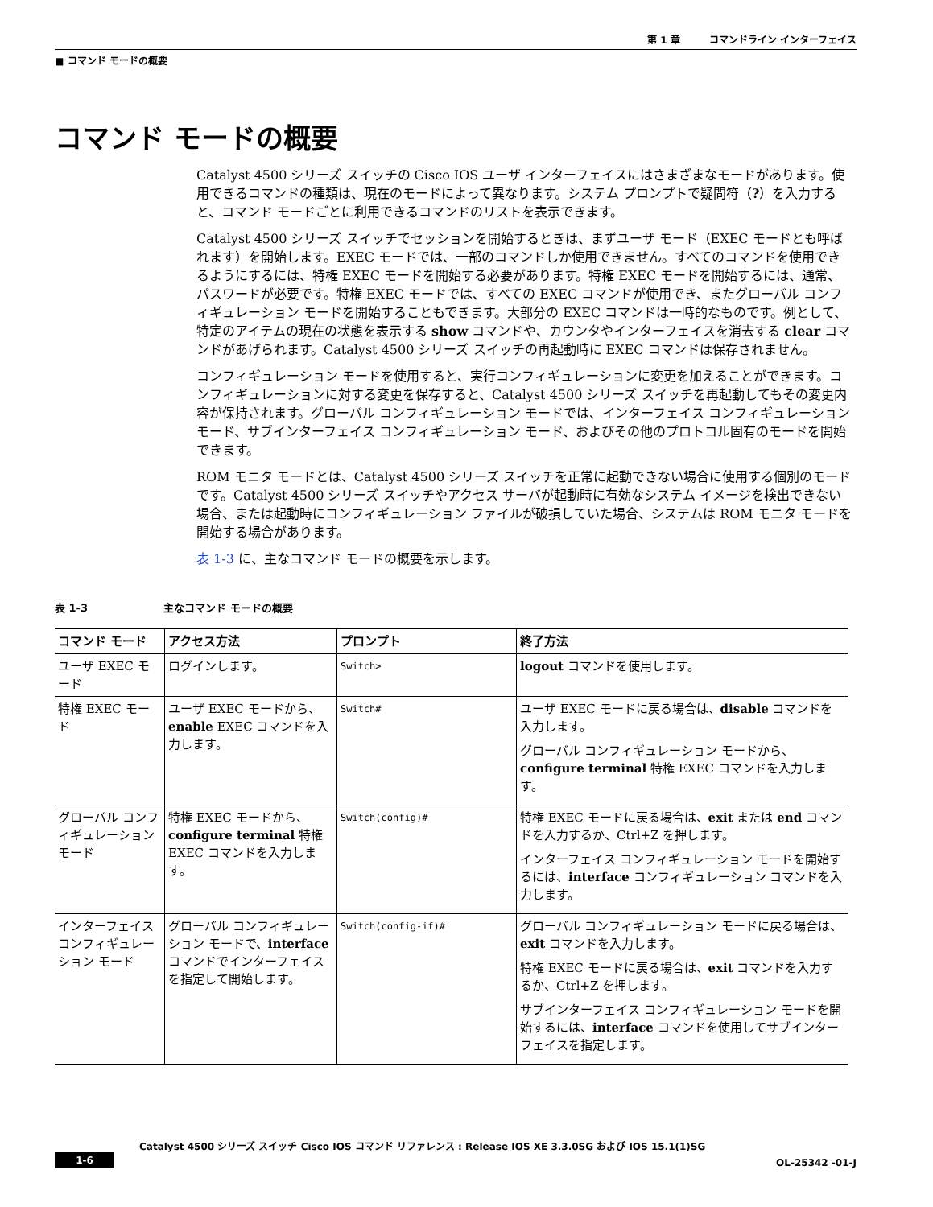第 1 章　　　コマンドライン インターフェイス
■ コマンド モードの概要
コマンド モードの概要
Catalyst 4500 シリーズ スイッチの Cisco IOS ユーザ インターフェイスにはさまざまなモードがあります。使用できるコマンドの種類は、現在のモードによって異なります。システム プロンプトで疑問符（?）を入力すると、コマンド モードごとに利用できるコマンドのリストを表示できます。
Catalyst 4500 シリーズ スイッチでセッションを開始するときは、まずユーザ モード（EXEC モードとも呼ばれます）を開始します。EXEC モードでは、一部のコマンドしか使用できません。すべてのコマンドを使用できるようにするには、特権 EXEC モードを開始する必要があります。特権 EXEC モードを開始するには、通常、パスワードが必要です。特権 EXEC モードでは、すべての EXEC コマンドが使用でき、またグローバル コンフィギュレーション モードを開始することもできます。大部分の EXEC コマンドは一時的なものです。例として、特定のアイテムの現在の状態を表示する show コマンドや、カウンタやインターフェイスを消去する clear コマンドがあげられます。Catalyst 4500 シリーズ スイッチの再起動時に EXEC コマンドは保存されません。
コンフィギュレーション モードを使用すると、実行コンフィギュレーションに変更を加えることができます。コンフィギュレーションに対する変更を保存すると、Catalyst 4500 シリーズ スイッチを再起動してもその変更内容が保持されます。グローバル コンフィギュレーション モードでは、インターフェイス コンフィギュレーション モード、サブインターフェイス コンフィギュレーション モード、およびその他のプロトコル固有のモードを開始できます。
ROM モニタ モードとは、Catalyst 4500 シリーズ スイッチを正常に起動できない場合に使用する個別のモードです。Catalyst 4500 シリーズ スイッチやアクセス サーバが起動時に有効なシステム イメージを検出できない場合、または起動時にコンフィギュレーション ファイルが破損していた場合、システムは ROM モニタ モードを開始する場合があります。
表 1-3 に、主なコマンド モードの概要を示します。
表 1-3 主なコマンド モードの概要
| コマンド モード | アクセス方法 | プロンプト | 終了方法 |
| --- | --- | --- | --- |
| ユーザ EXEC モード | ログインします。 | Switch> | logout コマンドを使用します。 |
| 特権 EXEC モード | ユーザ EXEC モードから、 enable EXEC コマンドを入力します。 | Switch# | ユーザ EXEC モードに戻る場合は、 disable コマンドを入力します。 グローバル コンフィギュレーション モードから、 configure terminal 特権 EXEC コマンドを入力します。 |
| グローバル コンフィギュレーション モード | 特権 EXEC モードから、 configure terminal 特権 EXEC コマンドを入力します。 | Switch(config)# | 特権 EXEC モードに戻る場合は、 exit または end コマンドを入力するか、Ctrl+Z を押します。 インターフェイス コンフィギュレーション モードを開始するには、 interface コンフィギュレーション コマンドを入力します。 |
| インターフェイス コンフィギュレーション モード | グローバル コンフィギュレーション モードで、 interface コマンドでインターフェイスを指定して開始します。 | Switch(config-if)# | グローバル コンフィギュレーション モードに戻る場合は、 exit コマンドを入力します。 特権 EXEC モードに戻る場合は、 exit コマンドを入力するか、Ctrl+Z を押します。 サブインターフェイス コンフィギュレーション モードを開始するには、 interface コマンドを使用してサブインターフェイスを指定します。 |
Catalyst 4500 シリーズ スイッチ Cisco IOS コマンド リファレンス : Release IOS XE 3.3.0SG および IOS 15.1(1)SG
1-6 OL-25342 -01-J